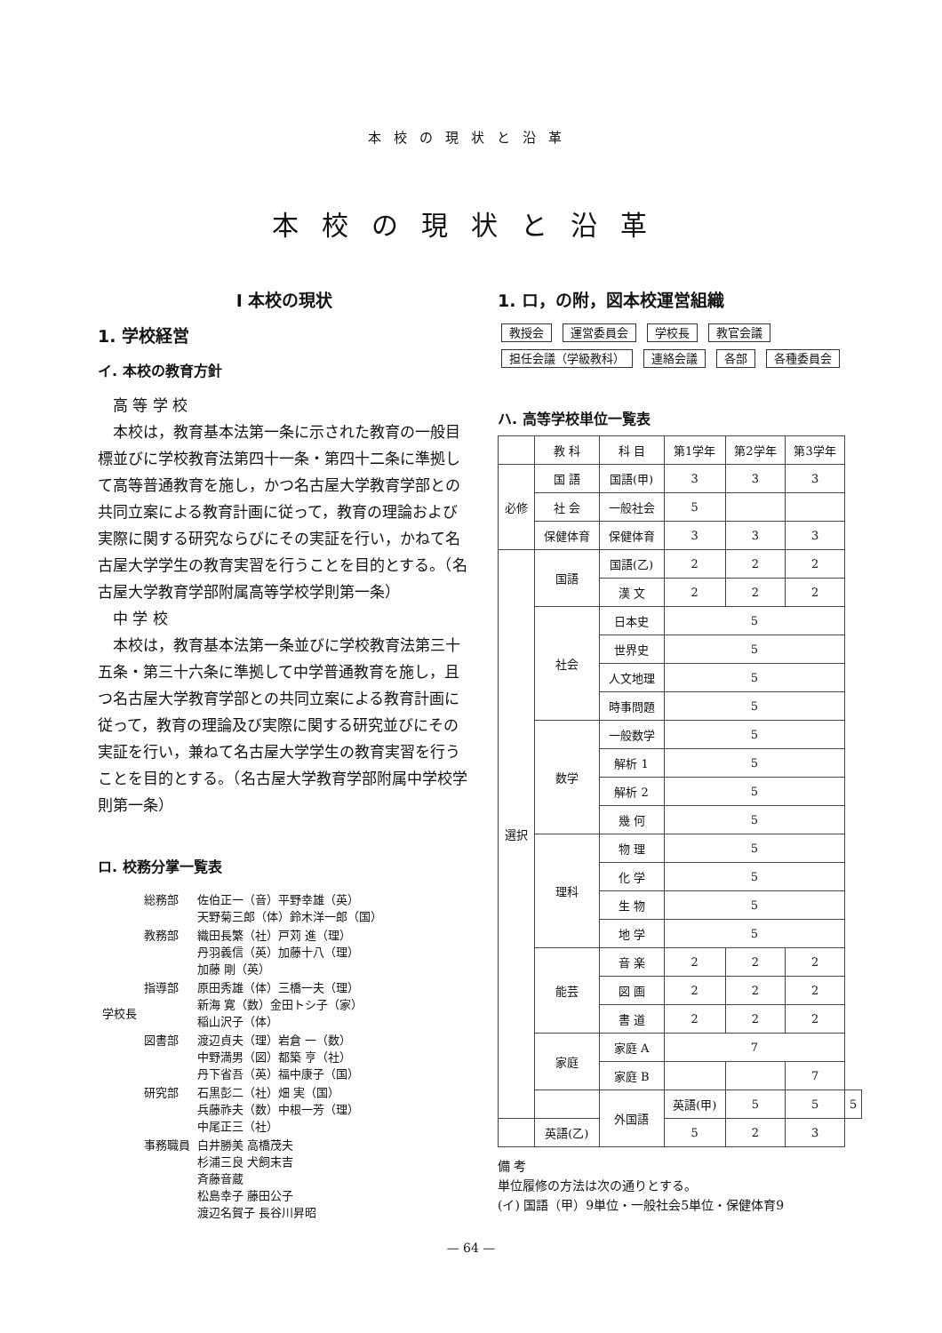本校の現状と沿革
本校の現状と沿革
I 本校の現状
1. 学校経営
イ. 本校の教育方針
高 等 学 校
本校は，教育基本法第一条に示された教育の一般目標並びに学校教育法第四十一条・第四十二条に準拠して高等普通教育を施し，かつ名古屋大学教育学部との共同立案による教育計画に従って，教育の理論および実際に関する研究ならびにその実証を行い，かねて名古屋大学学生の教育実習を行うことを目的とする。（名古屋大学教育学部附属高等学校学則第一条）
中 学 校
本校は，教育基本法第一条並びに学校教育法第三十五条・第三十六条に準拠して中学普通教育を施し，且つ名古屋大学教育学部との共同立案による教育計画に従って，教育の理論及び実際に関する研究並びにその実証を行い，兼ねて名古屋大学学生の教育実習を行うことを目的とする。（名古屋大学教育学部附属中学校学則第一条）
ロ. 校務分掌一覧表
| 学校長 | 総務部 | 佐伯正一（音）平野幸雄（英） 天野菊三郎（体）鈴木洋一郎（国） |
| | 教務部 | 織田長繁（社）戸苅 進（理） 丹羽義信（英）加藤十八（理） 加藤 剛（英） |
| | 指導部 | 原田秀雄（体）三橋一夫（理） 新海 寛（数）金田トシ子（家） 稲山沢子（体） |
| | 図書部 | 渡辺貞夫（理）岩倉 一（数） 中野満男（図）都築 亨（社） 丹下省吾（英）福中康子（国） |
| | 研究部 | 石黒彭二（社）畑 実（国） 兵藤祚夫（数）中根一芳（理） 中尾正三（社） |
| | 事務職員 | 白井勝美 高橋茂夫 杉浦三良 犬飼末吉 斉藤音蔵 松島幸子 藤田公子 渡辺名賀子 長谷川昇昭 |
1. ロ，の附，図本校運営組織
教授会 運営委員会 学校長 教官会議 担任会議（学級教科） 連絡会議 各部 各種委員会
ハ. 高等学校単位一覧表
| | 教 科 | 科 目 | 第1学年 | 第2学年 | 第3学年 | |
| --- | --- | --- | --- | --- | --- | --- |
| 必修 | 国 語 | 国語(甲) | 3 | 3 | 3 | |
| | 社 会 | 一般社会 | 5 | | | |
| | 保健体育 | 保健体育 | 3 | 3 | 3 | |
| 選択 | 国語 | 国語(乙) | 2 | 2 | 2 | |
| | | 漢 文 | 2 | 2 | 2 | |
| | 社会 | 日本史 | 5 | | | |
| | | 世界史 | 5 | | | |
| | | 人文地理 | 5 | | | |
| | | 時事問題 | 5 | | | |
| | 数学 | 一般数学 | 5 | | | |
| | | 解析 1 | 5 | | | |
| | | 解析 2 | 5 | | | |
| | | 幾 何 | 5 | | | |
| | 理科 | 物 理 | 5 | | | |
| | | 化 学 | 5 | | | |
| | | 生 物 | 5 | | | |
| | | 地 学 | 5 | | | |
| | 能芸 | 音 楽 | 2 | 2 | 2 | |
| | | 図 画 | 2 | 2 | 2 | |
| | | 書 道 | 2 | 2 | 2 | |
| | 家庭 | 家庭 A | 7 | | | |
| | | 家庭 B | | | 7 | |
| | | 外国語 | 英語(甲) | 5 | 5 | 5 |
| | 英語(乙) | | 5 | 2 | 3 | |
備 考
単位履修の方法は次の通りとする。
(イ) 国語（甲）9単位・一般社会5単位・保健体育9
— 64 —